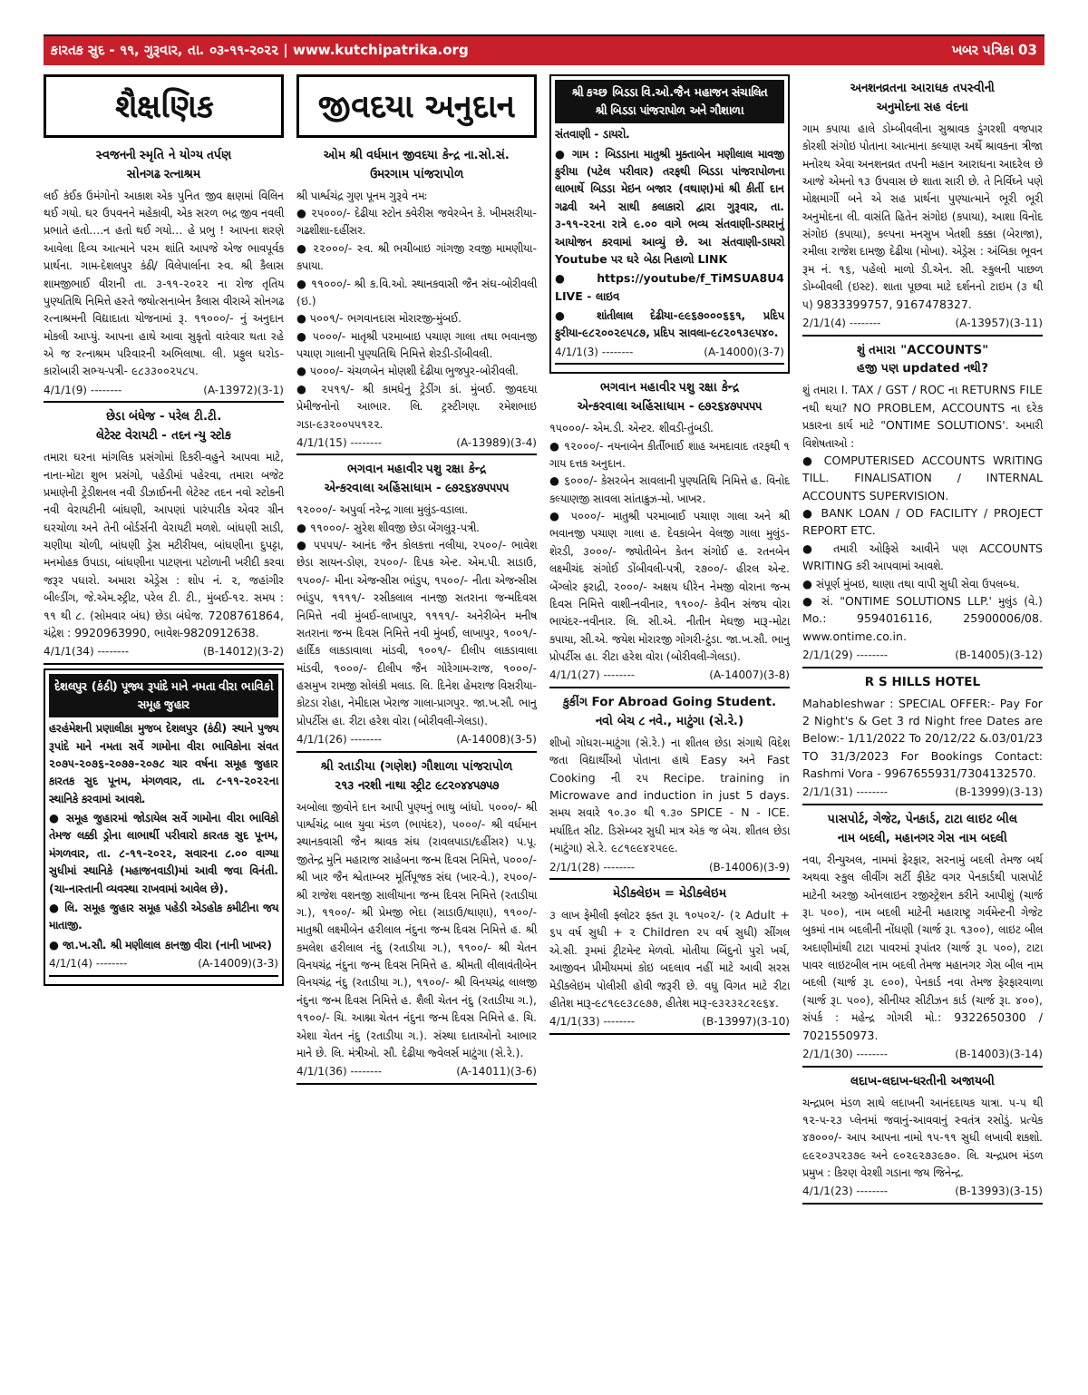કારતક સુદ - ૧૧, ગુરૂવાર, તા. ૦૩-૧૧-૨૦૨૨ | www.kutchipatrika.org ખબર પત્રિકા 03
શૈક્ષણિક
સ્વજનની સ્મૃતિ ને યોગ્ય તર્પણ
સોનગઢ રત્નાશ્રમ
લઈ કંઈક ઉમંગોનો આકાશ એક પુનિત જીવ ક્ષણમાં વિલિન થઈ ગયો. ઘર ઉપવનને મહેકાવી, એક સરળ ભદ્ર જીવ નવલી પ્રભાતે હતો....ન હતો થઈ ગયો... હે પ્રભુ ! આપના શરણે આવેલા દિવ્ય આત્માને પરમ શાંતિ આપજે એજ ભાવપૂર્વક પ્રાર્થના. ગામ-દેશલપુર કંઠી/ વિલેપાર્લાના સ્વ. શ્રી કૈલાસ શામજીભાઈ વીરાની તા. ૩-૧૧-૨૦૨૨ ના રોજ તૃતિય પુણ્યતિથિ નિમિત્તે હસ્તે જ્યોત્સનાબેન કૈલાસ વીરાએ સોનગઢ રત્નાશ્રમની વિદ્યાદાતા યોજનામાં રૂ. ૧૧૦૦૦/- નું અનુદાન મોકલી આપ્યું. આપના હાથે આવા સુકૃતો વારંવાર થતા રહે એ જ રત્નાશ્રમ પરિવારની અભિલાષા. લી. પ્રફુલ ધરોડ- કારોબારી સભ્ય-પત્રી- ૯૮૩૩૦૦૨૫૮૫.
4/1/1(9) -------- (A-13972)(3-1)
છેડા બંધેજ - પરેલ ટી.ટી.
લેટેસ્ટ વેરાયટી - તદન ન્યુ સ્ટોક
તમારા ઘરના માંગલિક પ્રસંગોમાં દિકરી-વહુને આપવા માટે, નાના-મોટા શુભ પ્રસંગો, પહેડીમાં પહેરવા, તમારા બજેટ પ્રમાણેની ટ્રેડીશનલ નવી ડીઝાઈનની લેટેસ્ટ તદન નવો સ્ટોકની નવી વેરાયટીની બાંધણી, આપણાં પારંપારીક એવર ગ્રીન ઘરચોળા અને તેની બોર્ડર્સની વેરાયટી મળશે. બાંધણી સાડી, ચણીયા ચોળી, બાંધણી ડ્રેસ મટીરીયલ, બાંધણીના દુપટ્ટા, મનમોહક ઉપાડા, બાંધણીના પાટણના પટોળાની ખરીદી કરવા જરૂર પધારો. અમારા એડ્રેસ : શોપ નં. ૨, જહાંગીર બીલ્ડીંગ, જે.એમ.સ્ટ્રીટ, પરેલ ટી. ટી., મુંબઈ-૧૨. સમય : ૧૧ થી ૮. (સોમવાર બંધ) છેડા બંધેજ. 7208761864, ચંદ્રેશ : 9920963990, ભાવેશ-9820912638.
4/1/1(34) -------- (B-14012)(3-2)
દેશલપુર (કંઠી) પૂજ્ય રૂપાંદે માને નમતા વીરા ભાવિકો સમૂહ જુહાર
હરહંમેશની પ્રણાલીકા મુજબ દેશલપુર (કંઠી) સ્થાને પુજ્ય રૂપાંદે માને નમતા સર્વે ગામોના વીરા ભાવિકોના સંવત ૨૦૭૫-૨૦૭૬-૨૦૭૭-૨૦૭૮ ચાર વર્ષના સમૂહ જુહાર કારતક સુદ પૂનમ, મંગળવાર, તા. ૮-૧૧-૨૦૨૨ના સ્થાનિકે કરવામાં આવશે.
● સમૂહ જુહારમાં જોડાયેલ સર્વે ગામોના વીરા ભાવિકો તેમજ લક્કી ડ્રોના લાભાર્થી પરીવારો કારતક સુદ પૂનમ, મંગળવાર, તા. ૮-૧૧-૨૦૨૨, સવારના ૮.૦૦ વાગ્યા સુધીમાં સ્થાનિકે (મહાજનવાડી)માં આવી જવા વિનંતી. (ચા-નાસ્તાની વ્યવસ્થા રાખવામાં આવેલ છે).
● લિ. સમૂહ જુહાર સમૂહ પહેડી એડહોક કમીટીના જય માતાજી.
● જા.ખ.સૌ. શ્રી મણીલાલ કાનજી વીરા (નાની ખાખર)
4/1/1(4) -------- (A-14009)(3-3)
જીવદયા અનુદાન
ઓમ શ્રી વર્ધમાન જીવદયા કેન્દ્ર ના.સો.સં.
ઉમરગામ પાંજરાપોળ
શ્રી પાર્શ્વચંદ્ર ગુણ પૂનમ ગુરૂવે નમઃ
● ૨૫૦૦૦/- દેઢીયા સ્ટોન ક્વેરીસ જવેરબેન કે. ખીમસરીયા-ગઢશીશા-દહીંસર.
● ૨૨૦૦૦/- સ્વ. શ્રી ભચીબાઇ ગાંગજી રવજી મામણીયા-કપાયા.
● ૧૧૦૦૦/- શ્રી ક.વિ.ઓ. સ્થાનકવાસી જૈન સંઘ-બોરીવલી (ઇ.)
● ૫૦૦૧/- ભગવાનદાસ મોરારજી-મુંબઈ.
● ૫૦૦૦/- માતૃશ્રી પરમાબાઇ પચાણ ગાલા તથા ભવાનજી પચાણ ગાલાની પુણ્યતિથિ નિમિત્તે શેરડી-ડોંબીવલી.
● ૫૦૦૦/- ચંચળબેન મોણશી દેઢીયા ભુજપુર-બોરીવલી.
● ૨૫૧૧/- શ્રી કામધેનુ ટ્રેડીંગ કાં. મુંબઈ. જીવદયા પ્રેમીજનોનો આભાર. લિ. ટ્રસ્ટીગણ. રમેશભાઇ ગડા-૯૩૨૦૦૫૫૧૨૨.
4/1/1(15) -------- (A-13989)(3-4)
ભગવાન મહાવીર પશુ રક્ષા કેન્દ્ર
એન્કરવાલા અહિંસાધામ - ૯૭૨૬૪૭૫૫૫૫
૧૨૦૦૦/- અપુર્વા નરેન્દ્ર ગાલા મુલુંડ-વડાલા.
● ૧૧૦૦૦/- સુરેશ શીવજી છેડા બેંગલુરૂ-પત્રી.
● ૫૫૫૫/- આનંદ જૈન કોલકત્તા નલીયા, ૨૫૦૦/- ભાવેશ છેડા સાયન-ડોણ, ૨૫૦૦/- દિપક એન્ટ. એમ.પી. સાડાઉ, ૧૫૦૦/- મીના એજન્સીસ ભાંડુપ, ૧૫૦૦/- નીતા એજન્સીસ ભાંડુપ, ૧૧૧૧/- રસીકલાલ નાનજી સતરાના જન્મદિવસ નિમિત્તે નવી મુંબઈ-લાખાપુર, ૧૧૧૧/- અનેરીબેન મનીષ સતરાના જન્મ દિવસ નિમિત્તે નવી મુંબઈ, લાખાપુર, ૧૦૦૧/- હાર્દિક લાકડાવાલા માંડવી, ૧૦૦૧/- દીલીપ લાકડાવાલા માંડવી, ૧૦૦૦/- દીલીપ જૈન ગોરેગામ-રાજ, ૧૦૦૦/- હસમુખ રામજી સોલંકી મલાડ. લિ. દિનેશ હેમરાજ વિસરીયા-કોટડા રોહા, નેમીદાસ ખેરાજ ગાલા-પ્રાગપુર. જા.ખ.સૌ. ભાનુ પ્રોપર્ટીસ હા. રીટા હરેશ વોરા (બોરીવલી-ગેલડા).
4/1/1(26) -------- (A-14008)(3-5)
શ્રી રતાડીયા (ગણેશ) ગૌશાળા પાંજરાપોળ
૨૧૩ નરશી નાથા સ્ટ્રીટ ૯૮૨૦૪૪૫૭૫૭
અબોલા જીવોને દાન આપી પુણ્યનું ભાથુ બાંધો. ૫૦૦૦/- શ્રી પાર્શ્વચંદ્ર બાલ યુવા મંડળ (ભાયંદર), ૫૦૦૦/- શ્રી વર્ધમાન સ્થાનકવાસી જૈન શ્રાવક સંઘ (રાવલપાડા/દહીંસર) પ.પૂ. જીતેન્દ્ર મુનિ મહારાજ સાહેબના જન્મ દિવસ નિમિત્તે, ૫૦૦૦/- શ્રી ખાર જૈન શ્વેતામ્બર મૂર્તિપૂજક સંઘ (ખાર-વે.), ૨૫૦૦/- શ્રી રાજેશ વશનજી સાલીયાના જન્મ દિવસ નિમિત્તે (રતાડીયા ગ.), ૧૧૦૦/- શ્રી પ્રેમજી ભેદા (સાડાઉ/થાણા), ૧૧૦૦/- માતુશ્રી લક્ષ્મીબેન હરીલાલ નંદુના જન્મ દિવસ નિમિત્તે હ. શ્રી કમલેશ હરીલાલ નંદુ (રતાડીયા ગ.), ૧૧૦૦/- શ્રી ચેતન વિનયચંદ્ર નંદુના જન્મ દિવસ નિમિત્તે હ. શ્રીમતી લીલાવંતીબેન વિનયચંદ્ર નંદુ (રતાડીયા ગ.), ૧૧૦૦/- શ્રી વિનયચંદ્ર લાલજી નંદુના જન્મ દિવસ નિમિત્તે હ. શૈલી ચેતન નંદુ (રતાડીયા ગ.), ૧૧૦૦/- ચિ. આશ્ના ચેતન નંદુના જન્મ દિવસ નિમિત્તે હ. ચિ. એશા ચેતન નંદુ (રતાડીયા ગ.). સંસ્થા દાતાઓનો આભાર માને છે. લિ. મંત્રીઓ. સૌ. દેઢીયા જ્વેલર્સ માટુંગા (સે.રે.).
4/1/1(36) -------- (A-14011)(3-6)
શ્રી કચ્છ બિડડા વિ.ઓ.જૈન મહાજન સંચાલિત
શ્રી બિડડા પાંજરાપોળ અને ગૌશાળા
સંતવાણી - ડાયરો.
● ગામ : બિડડાના માતુશ્રી મુક્તાબેન મણીલાલ માવજી ફુરીયા (પટેલ પરીવાર) તરફથી બિડડા પાંજરાપોળના લાભાર્થે બિડડા મેઇન બજાર (વથાણ)માં શ્રી કીર્તી દાન ગઢવી અને સાથી કલાકારો દ્વારા ગુરૂવાર, તા. ૩-૧૧-૨૨ના રાત્રે ૯.૦૦ વાગે ભવ્ય સંતવાણી-ડાયરાનું આયોજન કરવામાં આવ્યું છે. આ સંતવાણી-ડાયરો Youtube પર ઘરે બેઠા નિહાળો LINK
● https://youtube/f_TiMSUA8U4 LIVE - લાઇવ
● શાંતીલાલ દેઢીયા-૯૯૬૭૦૦૦૬૬૧, પ્રદિપ ફુરીયા-૯૮૨૦૦૨૯૫૮૭, પ્રદિપ સાવલા-૯૮૨૦૧૩૯૫૪૦.
4/1/1(3) -------- (A-14000)(3-7)
ભગવાન મહાવીર પશુ રક્ષા કેન્દ્ર
એન્કરવાલા અહિંસાધામ - ૯૭૨૬૪૭૫૫૫૫
૧૫૦૦૦/- એમ.ડી. એન્ટર. શીવડી-તુંબડી.
● ૧૨૦૦૦/- નયનાબેન કીર્તીભાઈ શાહ અમદાવાદ તરફથી ૧ ગાય દત્તક અનુદાન.
● ૬૦૦૦/- કેસરબેન સાવલાની પુણ્યતિથિ નિમિત્તે હ. વિનોદ કલ્યાણજી સાવલા સાંતાક્રુઝ-મો. ખાખર.
● ૫૦૦૦/- માતુશ્રી પરમાબાઈ પચાણ ગાલા અને શ્રી ભવાનજી પચાણ ગાલા હ. દેવકાબેન વેલજી ગાલા મુલુંડ-શેરડી, ૩૦૦૦/- જ્યોતીબેન કેતન સંગોઈ હ. રતનબેન લક્ષ્મીચંદ સંગોઈ ડોંબીવલી-પત્રી, ૨૭૦૦/- હીરલ એન્ટ. બેંગ્લોર ફરાદ્રી, ૨૦૦૦/- અક્ષય ધીરેન નેમજી વોરાના જન્મ દિવસ નિમિત્તે વાશી-નવીનાર, ૧૧૦૦/- કેવીન સંજય વોરા ભાયંદર-નવીનાર. લિ. સી.એ. નીતીન મેઘજી મારૂ-મોટા કપાયા, સી.એ. જયેશ મોરારજી ગોગરી-ટુંડા. જા.ખ.સૌ. ભાનુ પ્રોપર્ટીસ હા. રીટા હરેશ વોરા (બોરીવલી-ગેલડા).
4/1/1(27) -------- (A-14007)(3-8)
કુકીંગ For Abroad Going Student.
નવો બેચ ૮ નવે., માટુંગા (સે.રે.)
શીખો ગોધરા-માટુંગા (સે.રે.) ના શીતલ છેડા સંગાથે વિદેશ જતા વિદ્યાર્થીઓ પોતાના હાથે Easy અને Fast Cooking ની ૨૫ Recipe. training in Microwave and induction in just 5 days. સમય સવારે ૧૦.૩૦ થી ૧.૩૦ SPICE - N - ICE. મર્યાદિત સીટ. ડિસેમ્બર સુધી માત્ર એક જ બેચ. શીતલ છેડા (માટુંગા) સે.રે. ૯૮૧૯૯૪૨૫૯૯.
2/1/1(28) -------- (B-14006)(3-9)
મેડીક્લેઇમ = મેડીક્લેઇમ
૩ લાખ ફેમીલી ફ્લોટર ફક્ત રૂા. ૧૦૫૦૨/- (૨ Adult + ૬૫ વર્ષ સુધી + ૨ Children ૨૫ વર્ષ સુધી) સીંગલ એ.સી. રૂમમાં ટ્રીટમેન્ટ મેળવો. મોતીયા બિંદુનો પુરો ખર્ચ, આજીવન પ્રીમીયમમાં કોઇ બદલાવ નહીં માટે આવી સરસ મેડીક્લેઇમ પોલીસી હોવી જરૂરી છે. વધુ વિગત માટે રીટા હીતેશ મારૂ-૯૮૧૯૯૩૮૯૭૭, હીતેશ મારૂ-૯૩૨૩૨૮૨૯૬૪.
4/1/1(33) -------- (B-13997)(3-10)
અનશનવ્રતના આરાધક તપસ્વીની
અનુમોદના સહ વંદના
ગામ કપાયા હાલે ડોમ્બીવલીના સુશ્રાવક ડુંગરશી વજપાર કોરશી સંગોઇ પોતાના આત્માના કલ્યાણ અર્થે શ્રાવકના ત્રીજા મનોરથ એવા અનશનવ્રત તપની મહાન આરાધના આદરેલ છે આજે એમનો ૧૩ ઉપવાસ છે શાતા સારી છે. તે નિર્વિઘ્ને પણે મોક્ષમાર્ગી બને એ સહ પ્રાર્થના પુણ્યાત્માને ભૂરી ભૂરી અનુમોદના લી. વાસંતિ હિતેન સંગોઇ (કપાયા), આશા વિનોદ સંગોઇ (કપાયા), કલ્પના મનસુખ ખેતશી કક્કા (બેરાજા), રમીલા રાજેશ દામજી દેઢીયા (મોખા). એડ્રેસ : અંબિકા ભૂવન રૂમ નં. ૧૬, પહેલો માળો ડી.એન. સી. સ્કુલની પાછળ ડોમ્બીવલી (ઇસ્ટ). શાતા પૂછવા માટે દર્શનનો ટાઇમ (૩ થી ૫) 9833399757, 9167478327.
2/1/1(4) -------- (A-13957)(3-11)
શું તમારા "ACCOUNTS"
હજી પણ updated નથી?
શું તમારા I. TAX / GST / ROC ના RETURNS FILE નથી થયા? NO PROBLEM, ACCOUNTS ના દરેક પ્રકારના કાર્ય માટે "ONTIME SOLUTIONS'. અમારી વિશેષતાઓ :
● COMPUTERISED ACCOUNTS WRITING TILL. FINALISATION / INTERNAL ACCOUNTS SUPERVISION.
● BANK LOAN / OD FACILITY / PROJECT REPORT ETC.
● તમારી ઓફિસે આવીને પણ ACCOUNTS WRITING કરી આપવામાં આવશે.
● સંપૂર્ણ મુંબઇ, થાણા તથા વાપી સુધી સેવા ઉપલબ્ધ.
● સં. "ONTIME SOLUTIONS LLP.' મુલુંડ (વે.) Mo.: 9594016116, 25900006/08. www.ontime.co.in.
2/1/1(29) -------- (B-14005)(3-12)
R S HILLS HOTEL
Mahableshwar : SPECIAL OFFER:- Pay For 2 Night's & Get 3 rd Night free Dates are Below:- 1/11/2022 To 20/12/22 &.03/01/23 TO 31/3/2023 For Bookings Contact: Rashmi Vora - 9967655931/7304132570.
2/1/1(31) -------- (B-13999)(3-13)
પાસપોર્ટ, ગેજેટ, પેનકાર્ડ, ટાટા લાઇટ બીલ
નામ બદલી, મહાનગર ગેસ નામ બદલી
નવા, રીન્યુઅલ, નામમાં ફેરફાર, સરનામું બદલી તેમજ બર્થ અથવા સ્કુલ લીવીંગ સર્ટી ફીકેટ વગર પેનકાર્ડથી પાસપોર્ટ માટેની અરજી ઓનલાઇન રજીસ્ટ્રેશન કરીને આપીશું (ચાર્જ રૂા. ૫૦૦), નામ બદલી માટેની મહારાષ્ટ્ર ગર્વમેન્ટની ગેજેટ બુકમાં નામ બદલીની નોંધણી (ચાર્જ રૂા. ૧૩૦૦), લાઇટ બીલ અદાણીમાંથી ટાટા પાવરમાં રૂપાંતર (ચાર્જ રૂા. ૫૦૦), ટાટા પાવર લાઇટબીલ નામ બદલી તેમજ મહાનગર ગેસ બીલ નામ બદલી (ચાર્જ રૂા. ૯૦૦), પેનકાર્ડ નવા તેમજ ફેરફારવાળા (ચાર્જ રૂા. ૫૦૦), સીનીયર સીટીઝન કાર્ડ (ચાર્જ રૂા. ૪૦૦), સંપર્ક : મહેન્દ્ર ગોગરી મો.: 9322650300 / 7021550973.
2/1/1(30) -------- (B-14003)(3-14)
લદાખ-લદાખ-ધરતીની અજાયબી
ચન્દ્રપ્રભ મંડળ સાથે લદાખની આનંદદાયક યાત્રા. ૫-૫ થી ૧૨-૫-૨૩ પ્લેનમાં જવાનું-આવવાનું સ્વતંત્ર રસોડું. પ્રત્યેક ૪૭૦૦૦/- આપ આપના નામો ૧૫-૧૧ સુધી લખાવી શકશો. ૯૯૨૦૩૫૨૩૭૯ અને ૯૦૨૯૨૭૩૯૭૦. લિ. ચન્દ્રપ્રભ મંડળ પ્રમુખ : કિરણ વેરશી ગડાના જય જિનેન્દ્ર.
4/1/1(23) -------- (B-13993)(3-15)